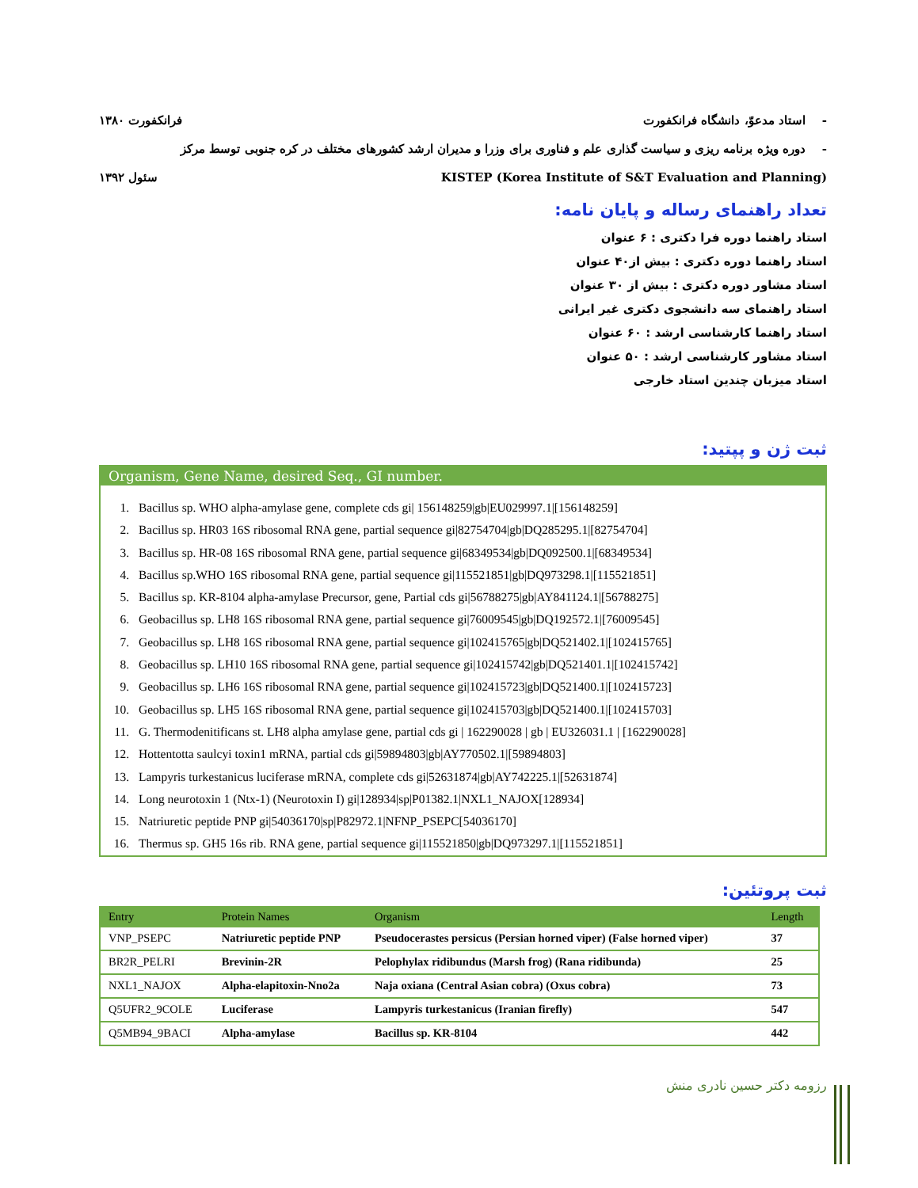- استاد مدعوّ، دانشگاه فرانکفورت فرانکفورت ۱۳۸۰
- دوره ویژه برنامه ریزی و سیاست گذاری علم و فناوری برای وزرا و مدیران ارشد کشورهای مختلف در کره جنوبی توسط مرکز
KISTEP (Korea Institute of S&T Evaluation and Planning) سئول ۱۳۹۲
تعداد راهنمای رساله و پایان نامه:
استاد راهنما دوره فرا دکتری : ۶ عنوان
استاد راهنما دوره دکتری : بیش از۴۰ عنوان
استاد مشاور دوره دکتری : بیش از ۳۰ عنوان
استاد راهنمای سه دانشجوی دکتری غیر ایرانی
استاد راهنما کارشناسی ارشد : ۶۰ عنوان
استاد مشاور کارشناسی ارشد : ۵۰ عنوان
استاد میزبان چندین استاد خارجی
ثبت ژن و پپتید:
Organism, Gene Name, desired Seq., GI number.
1. Bacillus sp. WHO alpha-amylase gene, complete cds gi| 156148259|gb|EU029997.1|[156148259]
2. Bacillus sp. HR03 16S ribosomal RNA gene, partial sequence gi|82754704|gb|DQ285295.1|[82754704]
3. Bacillus sp. HR-08 16S ribosomal RNA gene, partial sequence gi|68349534|gb|DQ092500.1|[68349534]
4. Bacillus sp.WHO 16S ribosomal RNA gene, partial sequence gi|115521851|gb|DQ973298.1|[115521851]
5. Bacillus sp. KR-8104 alpha-amylase Precursor, gene, Partial cds gi|56788275|gb|AY841124.1|[56788275]
6. Geobacillus sp. LH8 16S ribosomal RNA gene, partial sequence gi|76009545|gb|DQ192572.1|[76009545]
7. Geobacillus sp. LH8 16S ribosomal RNA gene, partial sequence gi|102415765|gb|DQ521402.1|[102415765]
8. Geobacillus sp. LH10 16S ribosomal RNA gene, partial sequence gi|102415742|gb|DQ521401.1|[102415742]
9. Geobacillus sp. LH6 16S ribosomal RNA gene, partial sequence gi|102415723|gb|DQ521400.1|[102415723]
10. Geobacillus sp. LH5 16S ribosomal RNA gene, partial sequence gi|102415703|gb|DQ521400.1|[102415703]
11. G. Thermodenitificans st. LH8 alpha amylase gene, partial cds gi | 162290028 | gb | EU326031.1 | [162290028]
12. Hottentotta saulcyi toxin1 mRNA, partial cds gi|59894803|gb|AY770502.1|[59894803]
13. Lampyris turkestanicus luciferase mRNA, complete cds gi|52631874|gb|AY742225.1|[52631874]
14. Long neurotoxin 1 (Ntx-1) (Neurotoxin I) gi|128934|sp|P01382.1|NXL1_NAJOX[128934]
15. Natriuretic peptide PNP gi|54036170|sp|P82972.1|NFNP_PSEPC[54036170]
16. Thermus sp. GH5 16s rib. RNA gene, partial sequence gi|115521850|gb|DQ973297.1|[115521851]
ثبت پروتئین:
| Entry | Protein Names | Organism | Length |
| --- | --- | --- | --- |
| VNP_PSEPC | Natriuretic peptide PNP | Pseudocerastes persicus (Persian horned viper) (False horned viper) | 37 |
| BR2R_PELRI | Brevinin-2R | Pelophylax ridibundus (Marsh frog) (Rana ridibunda) | 25 |
| NXL1_NAJOX | Alpha-elapitoxin-Nno2a | Naja oxiana (Central Asian cobra) (Oxus cobra) | 73 |
| Q5UFR2_9COLE | Luciferase | Lampyris turkestanicus (Iranian firefly) | 547 |
| Q5MB94_9BACI | Alpha-amylase | Bacillus sp. KR-8104 | 442 |
رزومه دکتر حسین نادری منش